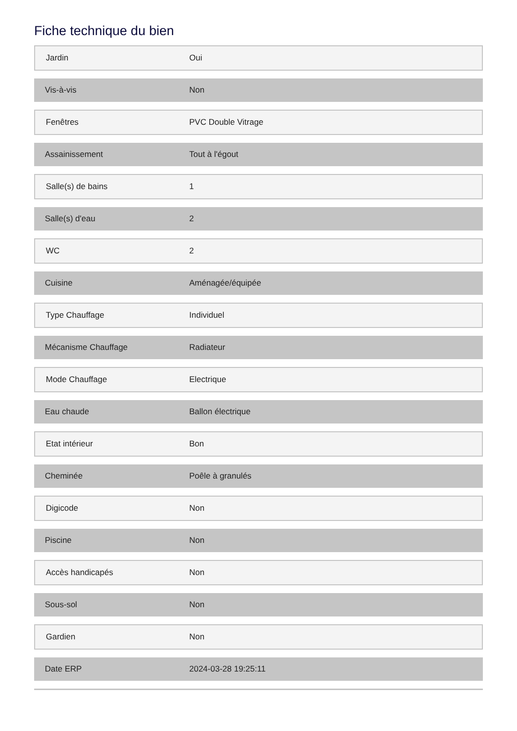Fiche technique du bien
| Jardin | Oui |
| Vis-à-vis | Non |
| Fenêtres | PVC Double Vitrage |
| Assainissement | Tout à l'égout |
| Salle(s) de bains | 1 |
| Salle(s) d'eau | 2 |
| WC | 2 |
| Cuisine | Aménagée/équipée |
| Type Chauffage | Individuel |
| Mécanisme Chauffage | Radiateur |
| Mode Chauffage | Electrique |
| Eau chaude | Ballon électrique |
| Etat intérieur | Bon |
| Cheminée | Poêle à granulés |
| Digicode | Non |
| Piscine | Non |
| Accès handicapés | Non |
| Sous-sol | Non |
| Gardien | Non |
| Date ERP | 2024-03-28 19:25:11 |